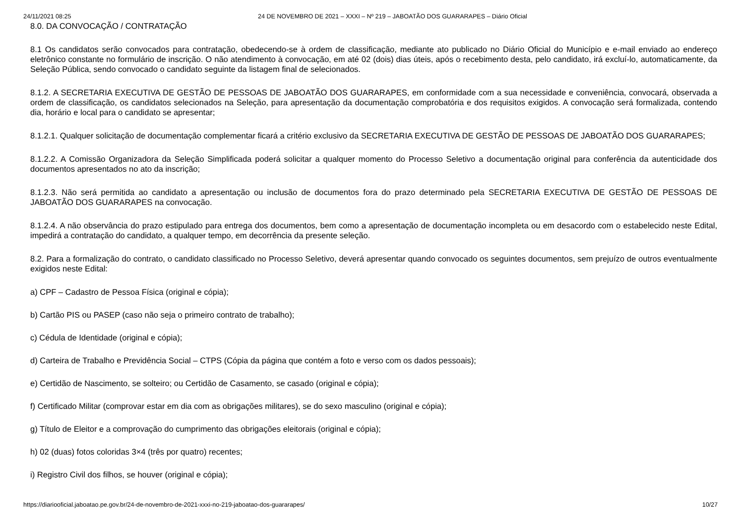24/11/2021 08:25 24 DE NOVEMBRO DE 2021 – XXXI – Nº 219 – JABOATÃO DOS GUARARAPES – Diário Oficial
8.0. DA CONVOCAÇÃO / CONTRATAÇÃO
8.1 Os candidatos serão convocados para contratação, obedecendo-se à ordem de classificação, mediante ato publicado no Diário Oficial do Município e e-mail enviado ao endereço eletrônico constante no formulário de inscrição. O não atendimento à convocação, em até 02 (dois) dias úteis, após o recebimento desta, pelo candidato, irá excluí-lo, automaticamente, da Seleção Pública, sendo convocado o candidato seguinte da listagem final de selecionados.
8.1.2. A SECRETARIA EXECUTIVA DE GESTÃO DE PESSOAS DE JABOATÃO DOS GUARARAPES, em conformidade com a sua necessidade e conveniência, convocará, observada a ordem de classificação, os candidatos selecionados na Seleção, para apresentação da documentação comprobatória e dos requisitos exigidos. A convocação será formalizada, contendo dia, horário e local para o candidato se apresentar;
8.1.2.1. Qualquer solicitação de documentação complementar ficará a critério exclusivo da SECRETARIA EXECUTIVA DE GESTÃO DE PESSOAS DE JABOATÃO DOS GUARARAPES;
8.1.2.2. A Comissão Organizadora da Seleção Simplificada poderá solicitar a qualquer momento do Processo Seletivo a documentação original para conferência da autenticidade dos documentos apresentados no ato da inscrição;
8.1.2.3. Não será permitida ao candidato a apresentação ou inclusão de documentos fora do prazo determinado pela SECRETARIA EXECUTIVA DE GESTÃO DE PESSOAS DE JABOATÃO DOS GUARARAPES na convocação.
8.1.2.4. A não observância do prazo estipulado para entrega dos documentos, bem como a apresentação de documentação incompleta ou em desacordo com o estabelecido neste Edital, impedirá a contratação do candidato, a qualquer tempo, em decorrência da presente seleção.
8.2. Para a formalização do contrato, o candidato classificado no Processo Seletivo, deverá apresentar quando convocado os seguintes documentos, sem prejuízo de outros eventualmente exigidos neste Edital:
a) CPF – Cadastro de Pessoa Física (original e cópia);
b) Cartão PIS ou PASEP (caso não seja o primeiro contrato de trabalho);
c) Cédula de Identidade (original e cópia);
d) Carteira de Trabalho e Previdência Social – CTPS (Cópia da página que contém a foto e verso com os dados pessoais);
e) Certidão de Nascimento, se solteiro; ou Certidão de Casamento, se casado (original e cópia);
f) Certificado Militar (comprovar estar em dia com as obrigações militares), se do sexo masculino (original e cópia);
g) Título de Eleitor e a comprovação do cumprimento das obrigações eleitorais (original e cópia);
h) 02 (duas) fotos coloridas 3×4 (três por quatro) recentes;
i) Registro Civil dos filhos, se houver (original e cópia);
https://diariooficial.jaboatao.pe.gov.br/24-de-novembro-de-2021-xxxi-no-219-jaboatao-dos-guararapes/ 10/27